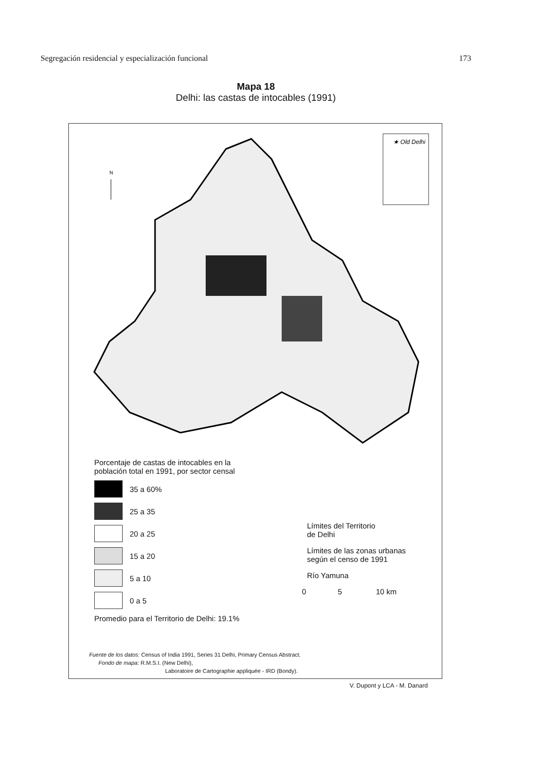Segregación residencial y especialización funcional 173
Mapa 18
Delhi: las castas de intocables (1991)
★ Old Delhi
N
Porcentaje de castas de intocables en la
población total en 1991, por sector censal
35 a 60%
25 a 35
20 a 25
15 a 20
5 a 10
0 a 5
Promedio para el Territorio de Delhi: 19.1%
Límites del Territorio
de Delhi
Límites de las zonas urbanas
según el censo de 1991
Río Yamuna
0 5 10 km
Fuente de los datos: Census of India 1991, Series 31 Delhi, Primary Census Abstract.
Fondo de mapa: R.M.S.I. (New Delhi),
Laboratoire de Cartographie appliquée - IRD (Bondy).
V. Dupont y LCA - M. Danard